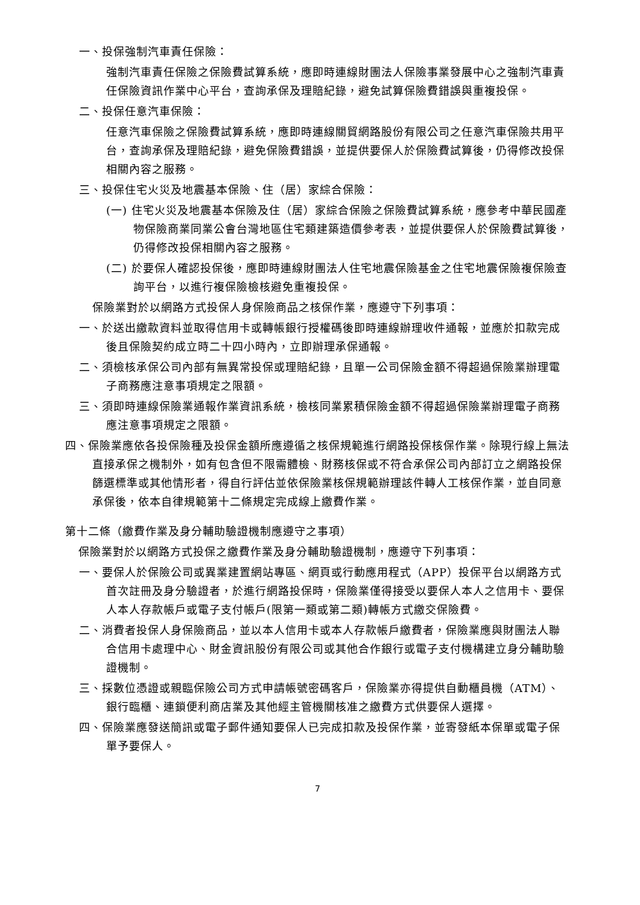一、投保強制汽車責任保險：
強制汽車責任保險之保險費試算系統，應即時連線財團法人保險事業發展中心之強制汽車責任保險資訊作業中心平台，查詢承保及理賠紀錄，避免試算保險費錯誤與重複投保。
二、投保任意汽車保險：
任意汽車保險之保險費試算系統，應即時連線關貿網路股份有限公司之任意汽車保險共用平台，查詢承保及理賠紀錄，避免保險費錯誤，並提供要保人於保險費試算後，仍得修改投保相關內容之服務。
三、投保住宅火災及地震基本保險、住（居）家綜合保險：
(一) 住宅火災及地震基本保險及住（居）家綜合保險之保險費試算系統，應參考中華民國產物保險商業同業公會台灣地區住宅類建築造價參考表，並提供要保人於保險費試算後，仍得修改投保相關內容之服務。
(二) 於要保人確認投保後，應即時連線財團法人住宅地震保險基金之住宅地震保險複保險查詢平台，以進行複保險檢核避免重複投保。
保險業對於以網路方式投保人身保險商品之核保作業，應遵守下列事項：
一、於送出繳款資料並取得信用卡或轉帳銀行授權碼後即時連線辦理收件通報，並應於扣款完成後且保險契約成立時二十四小時內，立即辦理承保通報。
二、須檢核承保公司內部有無異常投保或理賠紀錄，且單一公司保險金額不得超過保險業辦理電子商務應注意事項規定之限額。
三、須即時連線保險業通報作業資訊系統，檢核同業累積保險金額不得超過保險業辦理電子商務應注意事項規定之限額。
四、保險業應依各投保險種及投保金額所應遵循之核保規範進行網路投保核保作業。除現行線上無法直接承保之機制外，如有包含但不限需體檢、財務核保或不符合承保公司內部訂立之網路投保篩選標準或其他情形者，得自行評估並依保險業核保規範辦理該件轉人工核保作業，並自同意承保後，依本自律規範第十二條規定完成線上繳費作業。
第十二條（繳費作業及身分輔助驗證機制應遵守之事項）
保險業對於以網路方式投保之繳費作業及身分輔助驗證機制，應遵守下列事項：
一、要保人於保險公司或異業建置網站專區、網頁或行動應用程式（APP）投保平台以網路方式首次註冊及身分驗證者，於進行網路投保時，保險業僅得接受以要保人本人之信用卡、要保人本人存款帳戶或電子支付帳戶(限第一類或第二類)轉帳方式繳交保險費。
二、消費者投保人身保險商品，並以本人信用卡或本人存款帳戶繳費者，保險業應與財團法人聯合信用卡處理中心、財金資訊股份有限公司或其他合作銀行或電子支付機構建立身分輔助驗證機制。
三、採數位憑證或親臨保險公司方式申請帳號密碼客戶，保險業亦得提供自動櫃員機（ATM）、銀行臨櫃、連鎖便利商店業及其他經主管機關核准之繳費方式供要保人選擇。
四、保險業應發送簡訊或電子郵件通知要保人已完成扣款及投保作業，並寄發紙本保單或電子保單予要保人。
7